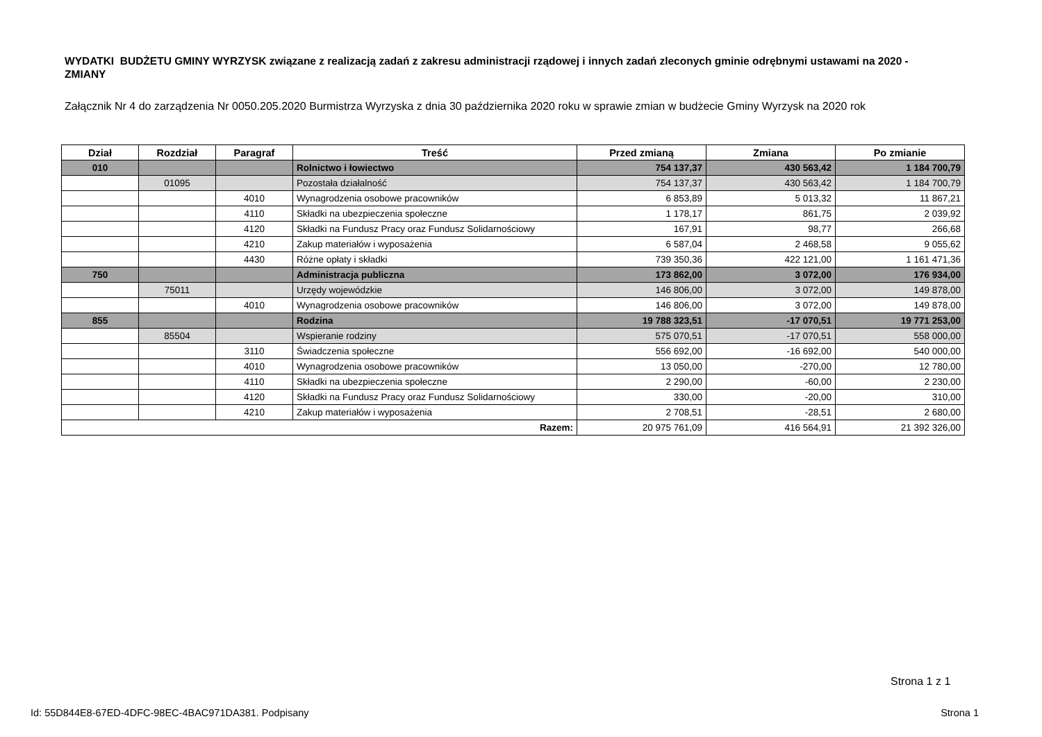WYDATKI BUDŻETU GMINY WYRZYSK związane z realizacją zadań z zakresu administracji rządowej i innych zadań zleconych gminie odrębnymi ustawami na 2020 - ZMIANY
Załącznik Nr 4 do zarządzenia Nr 0050.205.2020 Burmistrza Wyrzyska z dnia 30 października 2020 roku w sprawie zmian w budżecie Gminy Wyrzysk na 2020 rok
| Dział | Rozdział | Paragraf | Treść | Przed zmianą | Zmiana | Po zmianie |
| --- | --- | --- | --- | --- | --- | --- |
| 010 | | | Rolnictwo i łowiectwo | 754 137,37 | 430 563,42 | 1 184 700,79 |
| | 01095 | | Pozostała działalność | 754 137,37 | 430 563,42 | 1 184 700,79 |
| | | 4010 | Wynagrodzenia osobowe pracowników | 6 853,89 | 5 013,32 | 11 867,21 |
| | | 4110 | Składki na ubezpieczenia społeczne | 1 178,17 | 861,75 | 2 039,92 |
| | | 4120 | Składki na Fundusz Pracy oraz Fundusz Solidarnościowy | 167,91 | 98,77 | 266,68 |
| | | 4210 | Zakup materiałów i wyposażenia | 6 587,04 | 2 468,58 | 9 055,62 |
| | | 4430 | Różne opłaty i składki | 739 350,36 | 422 121,00 | 1 161 471,36 |
| 750 | | | Administracja publiczna | 173 862,00 | 3 072,00 | 176 934,00 |
| | 75011 | | Urzędy wojewódzkie | 146 806,00 | 3 072,00 | 149 878,00 |
| | | 4010 | Wynagrodzenia osobowe pracowników | 146 806,00 | 3 072,00 | 149 878,00 |
| 855 | | | Rodzina | 19 788 323,51 | -17 070,51 | 19 771 253,00 |
| | 85504 | | Wspieranie rodziny | 575 070,51 | -17 070,51 | 558 000,00 |
| | | 3110 | Świadczenia społeczne | 556 692,00 | -16 692,00 | 540 000,00 |
| | | 4010 | Wynagrodzenia osobowe pracowników | 13 050,00 | -270,00 | 12 780,00 |
| | | 4110 | Składki na ubezpieczenia społeczne | 2 290,00 | -60,00 | 2 230,00 |
| | | 4120 | Składki na Fundusz Pracy oraz Fundusz Solidarnościowy | 330,00 | -20,00 | 310,00 |
| | | 4210 | Zakup materiałów i wyposażenia | 2 708,51 | -28,51 | 2 680,00 |
| Razem: | | | | 20 975 761,09 | 416 564,91 | 21 392 326,00 |
Strona 1 z 1
Id: 55D844E8-67ED-4DFC-98EC-4BAC971DA381. Podpisany Strona 1